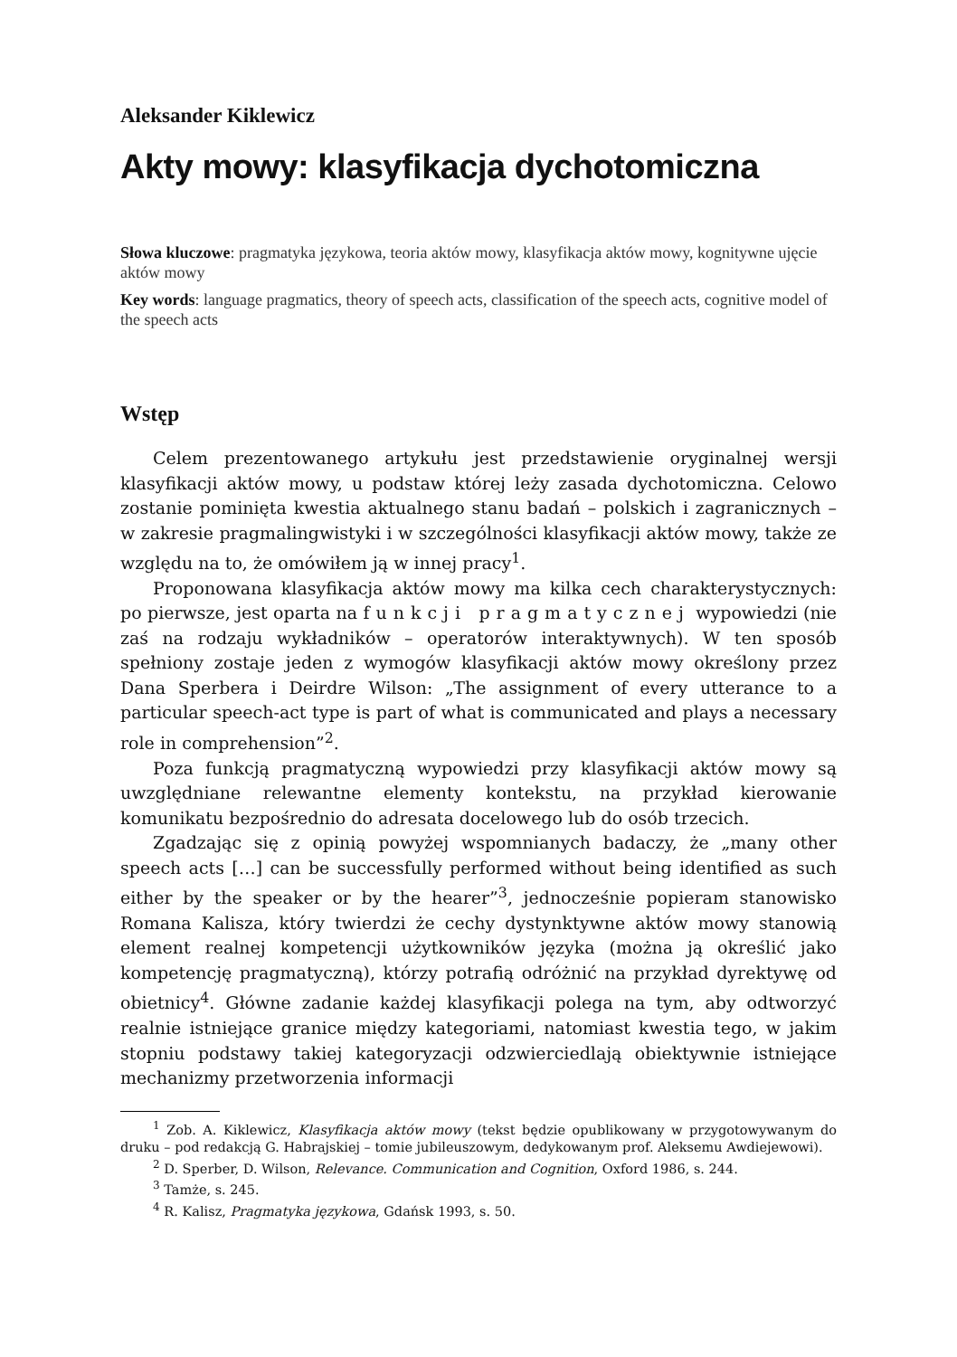Aleksander Kiklewicz
Akty mowy: klasyfikacja dychotomiczna
Słowa kluczowe: pragmatyka językowa, teoria aktów mowy, klasyfikacja aktów mowy, kognitywne ujęcie aktów mowy
Key words: language pragmatics, theory of speech acts, classification of the speech acts, cognitive model of the speech acts
Wstęp
Celem prezentowanego artykułu jest przedstawienie oryginalnej wersji klasyfikacji aktów mowy, u podstaw której leży zasada dychotomiczna. Celowo zostanie pominięta kwestia aktualnego stanu badań – polskich i zagranicznych – w zakresie pragmalingwistyki i w szczególności klasyfikacji aktów mowy, także ze względu na to, że omówiłem ją w innej pracy<sup>1</sup>.
Proponowana klasyfikacja aktów mowy ma kilka cech charakterystycznych: po pierwsze, jest oparta na funkcji pragmatycznej wypowiedzi (nie zaś na rodzaju wykładników – operatorów interaktywnych). W ten sposób spełniony zostaje jeden z wymogów klasyfikacji aktów mowy określony przez Dana Sperbera i Deirdre Wilson: „The assignment of every utterance to a particular speech-act type is part of what is communicated and plays a necessary role in comprehension”<sup>2</sup>.
Poza funkcją pragmatyczną wypowiedzi przy klasyfikacji aktów mowy są uwzględniane relewantne elementy kontekstu, na przykład kierowanie komunikatu bezpośrednio do adresata docelowego lub do osób trzecich.
Zgadzając się z opinią powyżej wspomnianych badaczy, że „many other speech acts […] can be successfully performed without being identified as such either by the speaker or by the hearer”<sup>3</sup>, jednocześnie popieram stanowisko Romana Kalisza, który twierdzi że cechy dystynktywne aktów mowy stanowią element realnej kompetencji użytkowników języka (można ją określić jako kompetencję pragmatyczną), którzy potrafią odróżnić na przykład dyrektywę od obietnicy<sup>4</sup>. Główne zadanie każdej klasyfikacji polega na tym, aby odtworzyć realnie istniejące granice między kategoriami, natomiast kwestia tego, w jakim stopniu podstawy takiej kategoryzacji odzwierciedlają obiektywnie istniejące mechanizmy przetworzenia informacji
<sup>1</sup> Zob. A. Kiklewicz, Klasyfikacja aktów mowy (tekst będzie opublikowany w przygotowywanym do druku – pod redakcją G. Habrajskiej – tomie jubileuszowym, dedykowanym prof. Aleksemu Awdiejewowi).
<sup>2</sup> D. Sperber, D. Wilson, Relevance. Communication and Cognition, Oxford 1986, s. 244.
<sup>3</sup> Tamże, s. 245.
<sup>4</sup> R. Kalisz, Pragmatyka językowa, Gdańsk 1993, s. 50.